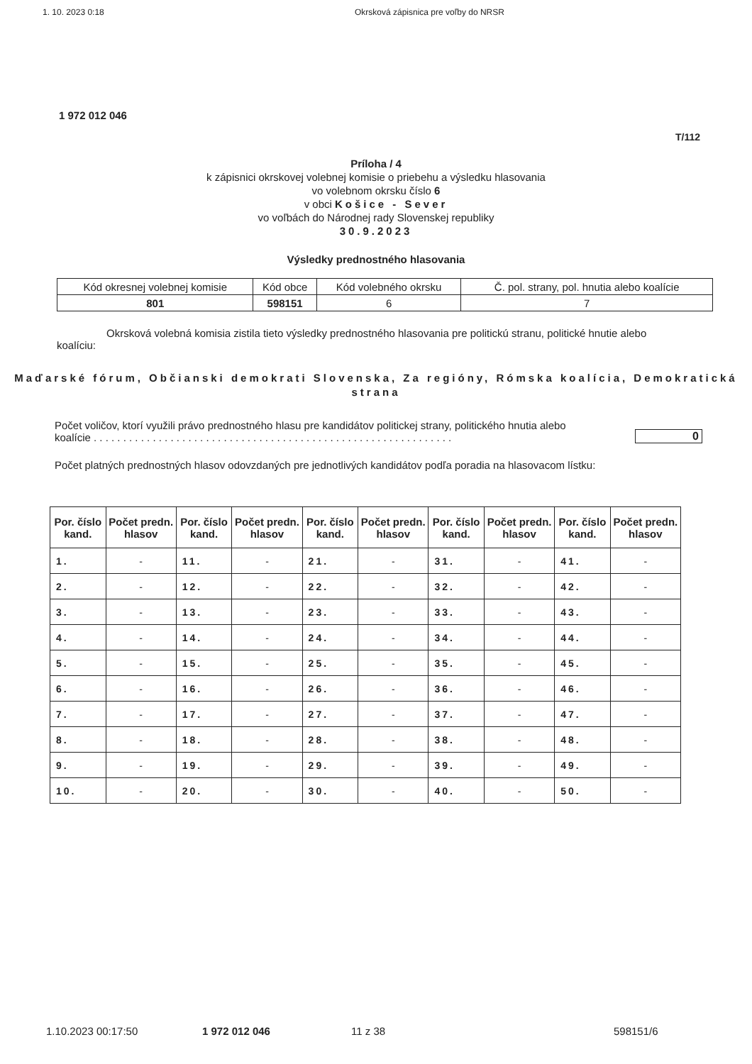1. 10. 2023 0:18 Okrsková zápisnica pre voľby do NRSR
1 972 012 046
T/112
Príloha / 4
k zápisnici okrskovej volebnej komisie o priebehu a výsledku hlasovania
vo volebnom okrsku číslo 6
v obci Košice - Sever
vo voľbách do Národnej rady Slovenskej republiky
30.9.2023
Výsledky prednostného hlasovania
| Kód okresnej volebnej komisie | Kód obce | Kód volebného okrsku | Č. pol. strany, pol. hnutia alebo koalície |
| 801 | 598151 | 6 | 7 |
Okrsková volebná komisia zistila tieto výsledky prednostného hlasovania pre politickú stranu, politické hnutie alebo koalíciu:
Maďarské fórum, Občianski demokrati Slovenska, Za regióny, Rómska koalícia, Demokratická strana
Počet voličov, ktorí využili právo prednostného hlasu pre kandidátov politickej strany, politického hnutia alebo koalície . . . . . . . . . . . . . . . . . . . . . . . . . . . . . . . . . . . . . . . . . . . . . . . . . . . . . . . . . . . . .
0
Počet platných prednostných hlasov odovzdaných pre jednotlivých kandidátov podľa poradia na hlasovacom lístku:
| Por. číslo kand. | Počet predn. hlasov | Por. číslo kand. | Počet predn. hlasov | Por. číslo kand. | Počet predn. hlasov | Por. číslo kand. | Počet predn. hlasov | Por. číslo kand. | Počet predn. hlasov |
| --- | --- | --- | --- | --- | --- | --- | --- | --- | --- |
| 1. | - | 11. | - | 21. | - | 31. | - | 41. | - |
| 2. | - | 12. | - | 22. | - | 32. | - | 42. | - |
| 3. | - | 13. | - | 23. | - | 33. | - | 43. | - |
| 4. | - | 14. | - | 24. | - | 34. | - | 44. | - |
| 5. | - | 15. | - | 25. | - | 35. | - | 45. | - |
| 6. | - | 16. | - | 26. | - | 36. | - | 46. | - |
| 7. | - | 17. | - | 27. | - | 37. | - | 47. | - |
| 8. | - | 18. | - | 28. | - | 38. | - | 48. | - |
| 9. | - | 19. | - | 29. | - | 39. | - | 49. | - |
| 10. | - | 20. | - | 30. | - | 40. | - | 50. | - |
1.10.2023 00:17:50 1 972 012 046 11 z 38 598151/6